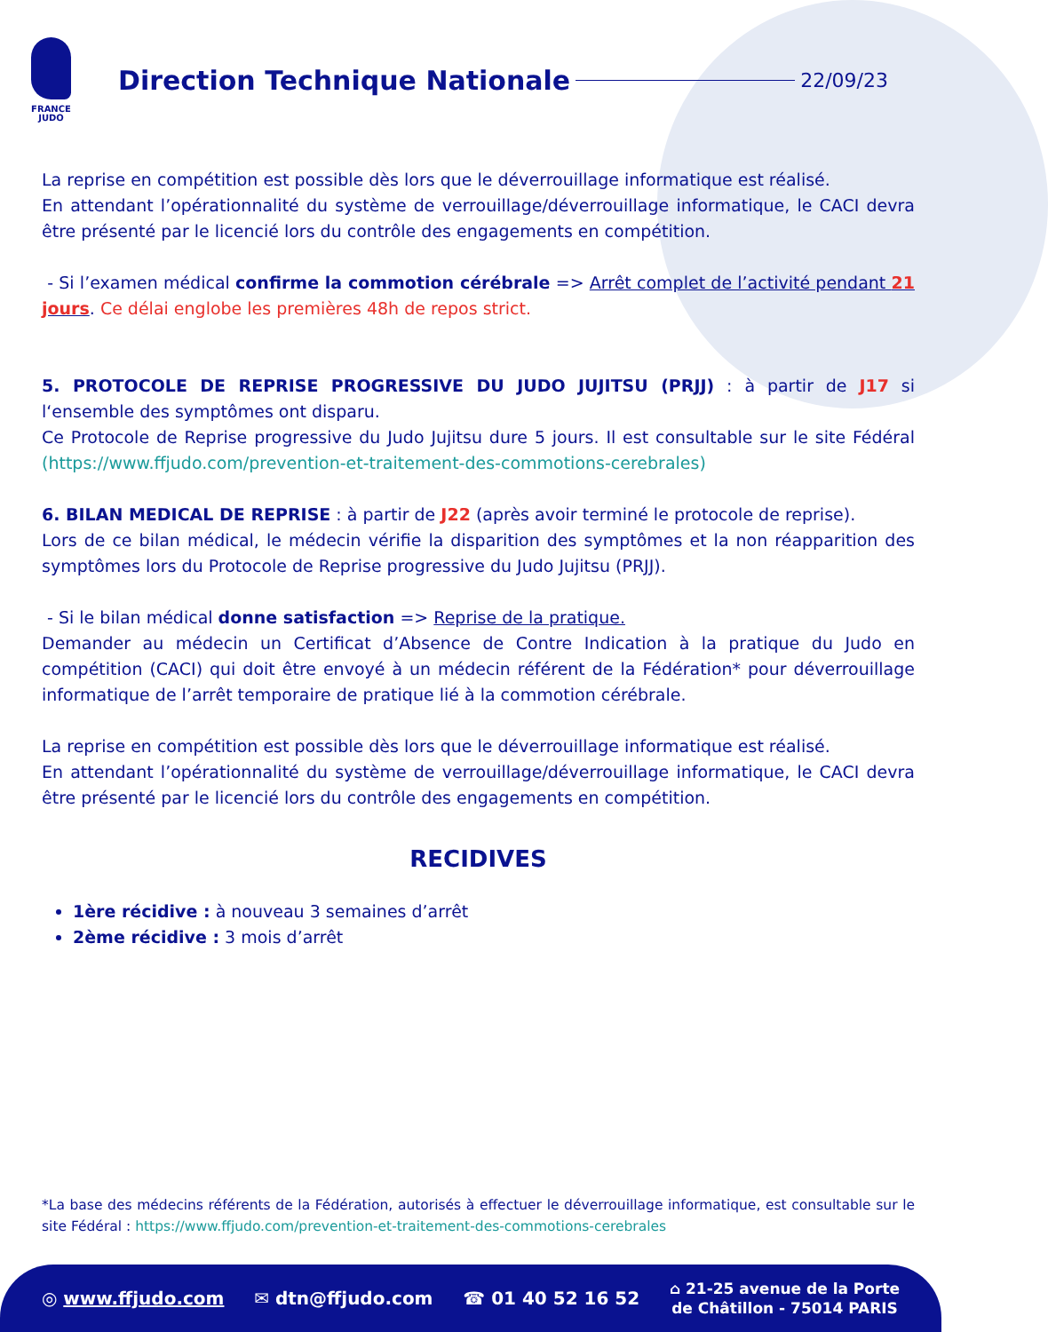FRANCE
JUDO
Direction Technique Nationale
22/09/23
La reprise en compétition est possible dès lors que le déverrouillage informatique est réalisé.
En attendant l’opérationnalité du système de verrouillage/déverrouillage informatique, le CACI devra être présenté par le licencié lors du contrôle des engagements en compétition.
- Si l’examen médical confirme la commotion cérébrale => Arrêt complet de l’activité pendant 21 jours. Ce délai englobe les premières 48h de repos strict.
5. PROTOCOLE DE REPRISE PROGRESSIVE DU JUDO JUJITSU (PRJJ) : à partir de J17 si l‘ensemble des symptômes ont disparu.
Ce Protocole de Reprise progressive du Judo Jujitsu dure 5 jours. Il est consultable sur le site Fédéral (https://www.ffjudo.com/prevention-et-traitement-des-commotions-cerebrales)
6. BILAN MEDICAL DE REPRISE : à partir de J22 (après avoir terminé le protocole de reprise).
Lors de ce bilan médical, le médecin vérifie la disparition des symptômes et la non réapparition des symptômes lors du Protocole de Reprise progressive du Judo Jujitsu (PRJJ).
- Si le bilan médical donne satisfaction => Reprise de la pratique.
Demander au médecin un Certificat d’Absence de Contre Indication à la pratique du Judo en compétition (CACI) qui doit être envoyé à un médecin référent de la Fédération* pour déverrouillage informatique de l’arrêt temporaire de pratique lié à la commotion cérébrale.
La reprise en compétition est possible dès lors que le déverrouillage informatique est réalisé.
En attendant l’opérationnalité du système de verrouillage/déverrouillage informatique, le CACI devra être présenté par le licencié lors du contrôle des engagements en compétition.
RECIDIVES
1ère récidive : à nouveau 3 semaines d’arrêt
2ème récidive : 3 mois d’arrêt
*La base des médecins référents de la Fédération, autorisés à effectuer le déverrouillage informatique, est consultable sur le site Fédéral : https://www.ffjudo.com/prevention-et-traitement-des-commotions-cerebrales
◎ www.ffjudo.com ✉ dtn@ffjudo.com ☎ 01 40 52 16 52 ⌂ 21-25 avenue de la Porte
de Châtillon - 75014 PARIS